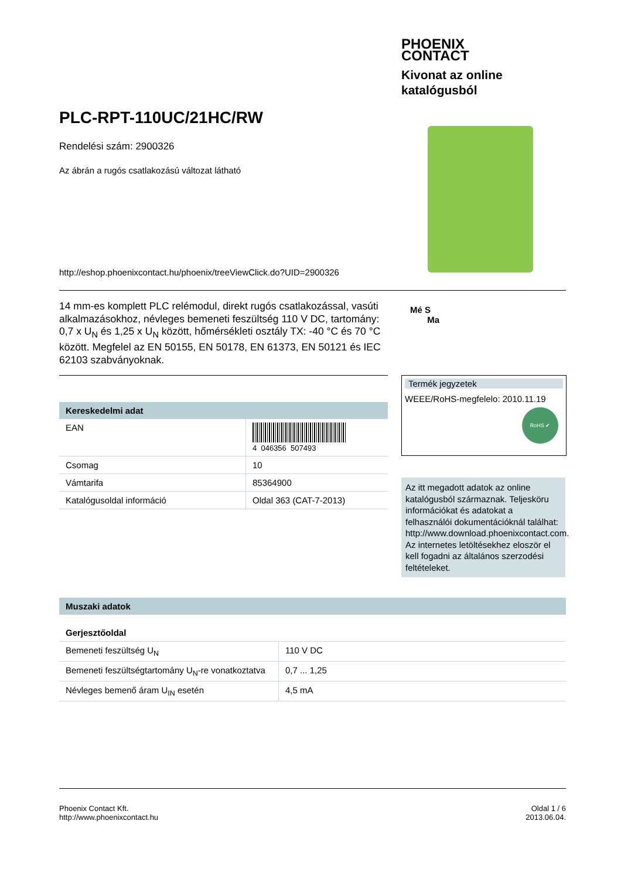PHOENIX
CONTACT
Kivonat az online
katalógusból
PLC-RPT-110UC/21HC/RW
Rendelési szám: 2900326
Az ábrán a rugós csatlakozású változat látható
http://eshop.phoenixcontact.hu/phoenix/treeViewClick.do?UID=2900326
14 mm-es komplett PLC relémodul, direkt rugós csatlakozással, vasúti alkalmazásokhoz, névleges bemeneti feszültség 110 V DC, tartomány: 0,7 x U<sub>N</sub> és 1,25 x U<sub>N</sub> között, hőmérsékleti osztály TX: -40 °C és 70 °C között. Megfelel az EN 50155, EN 50178, EN 61373, EN 50121 és IEC 62103 szabványoknak.
Mé S
Ma
Termék jegyzetek
WEEE/RoHS-megfelelo: 2010.11.19
RoHS ✔
| Kereskedelmi adat | |
| --- | --- |
| EAN | 4 046356 507493 |
| Csomag | 10 |
| Vámtarifa | 85364900 |
| Katalógusoldal információ | Oldal 363 (CAT-7-2013) |
Az itt megadott adatok az online katalógusból származnak. Teljesköru információkat és adatokat a felhasználói dokumentációknál találhat: http://www.download.phoenixcontact.com. Az internetes letöltésekhez eloször el kell fogadni az általános szerzodési feltételeket.
| Muszaki adatok | |
| --- | --- |
| Gerjesztőoldal | |
| Bemeneti feszültség U<sub>N</sub> | 110 V DC |
| Bemeneti feszültségtartomány U<sub>N</sub>-re vonatkoztatva | 0,7 ... 1,25 |
| Névleges bemenő áram U<sub>IN</sub> esetén | 4,5 mA |
Phoenix Contact Kft.
http://www.phoenixcontact.hu
Oldal 1 / 6
2013.06.04.